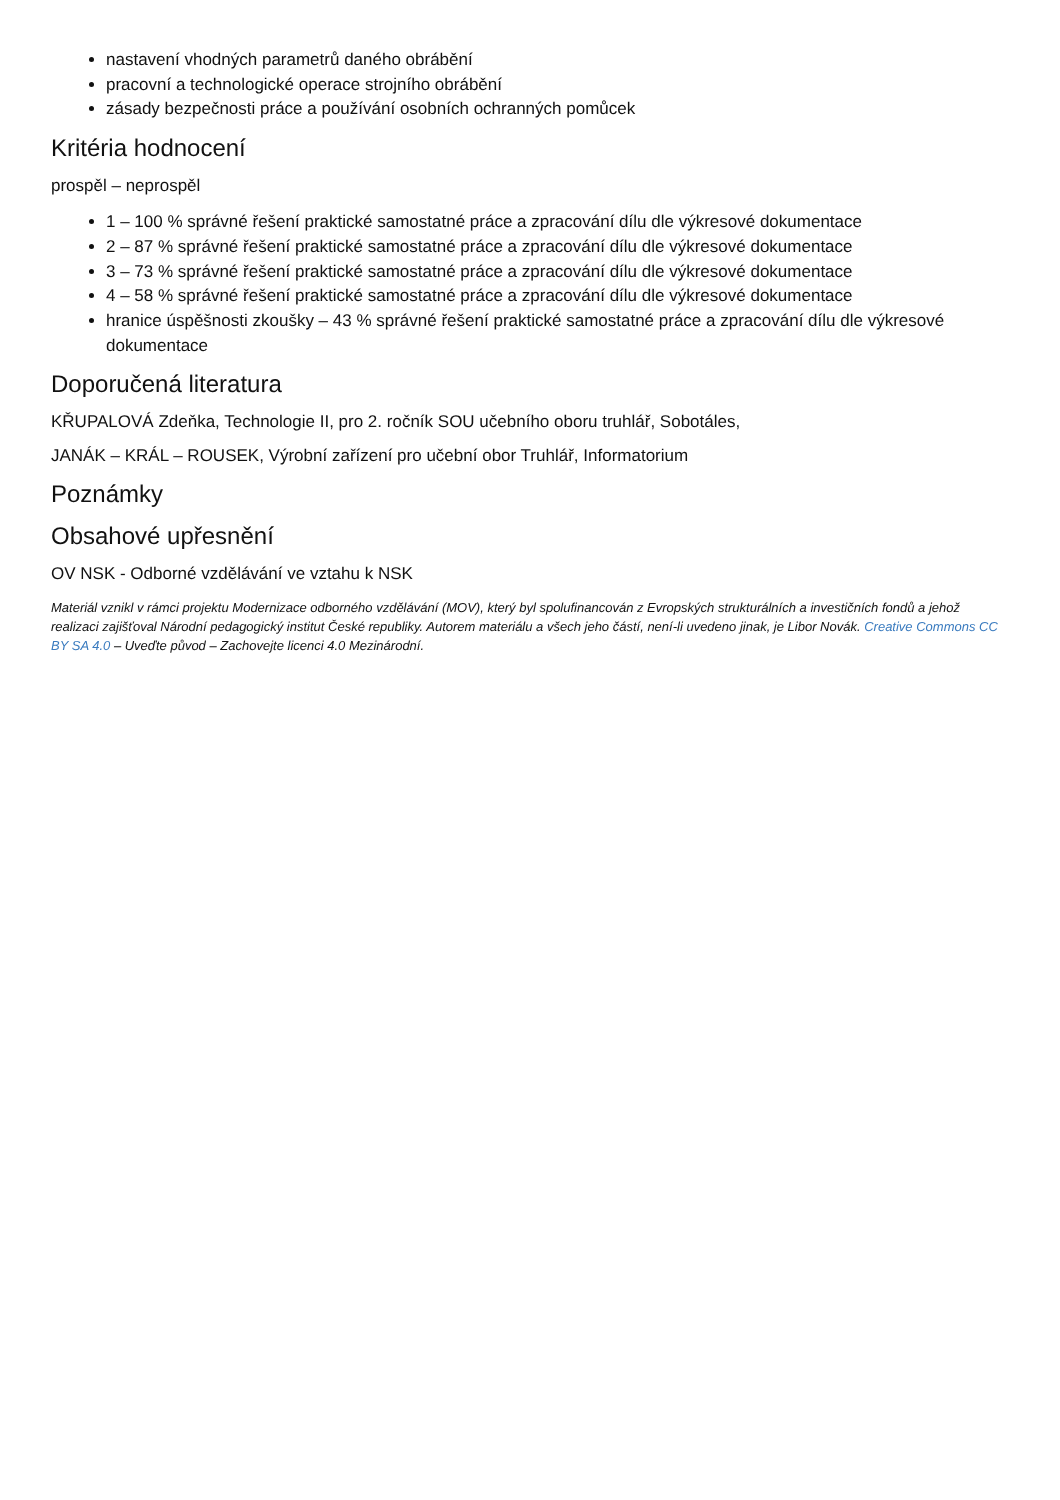nastavení vhodných parametrů daného obrábění
pracovní a technologické operace strojního obrábění
zásady bezpečnosti práce a používání osobních ochranných pomůcek
Kritéria hodnocení
prospěl – neprospěl
1 – 100 % správné řešení praktické samostatné práce a zpracování dílu dle výkresové dokumentace
2 – 87 % správné řešení praktické samostatné práce a zpracování dílu dle výkresové dokumentace
3 – 73 % správné řešení praktické samostatné práce a zpracování dílu dle výkresové dokumentace
4 – 58 % správné řešení praktické samostatné práce a zpracování dílu dle výkresové dokumentace
hranice úspěšnosti zkoušky – 43 % správné řešení praktické samostatné práce a zpracování dílu dle výkresové dokumentace
Doporučená literatura
KŘUPALOVÁ Zdeňka, Technologie II, pro 2. ročník SOU učebního oboru truhlář, Sobotáles,
JANÁK – KRÁL – ROUSEK, Výrobní zařízení pro učební obor Truhlář, Informatorium
Poznámky
Obsahové upřesnění
OV NSK - Odborné vzdělávání ve vztahu k NSK
Materiál vznikl v rámci projektu Modernizace odborného vzdělávání (MOV), který byl spolufinancován z Evropských strukturálních a investičních fondů a jehož realizaci zajišťoval Národní pedagogický institut České republiky. Autorem materiálu a všech jeho částí, není-li uvedeno jinak, je Libor Novák. Creative Commons CC BY SA 4.0 – Uveďte původ – Zachovejte licenci 4.0 Mezinárodní.